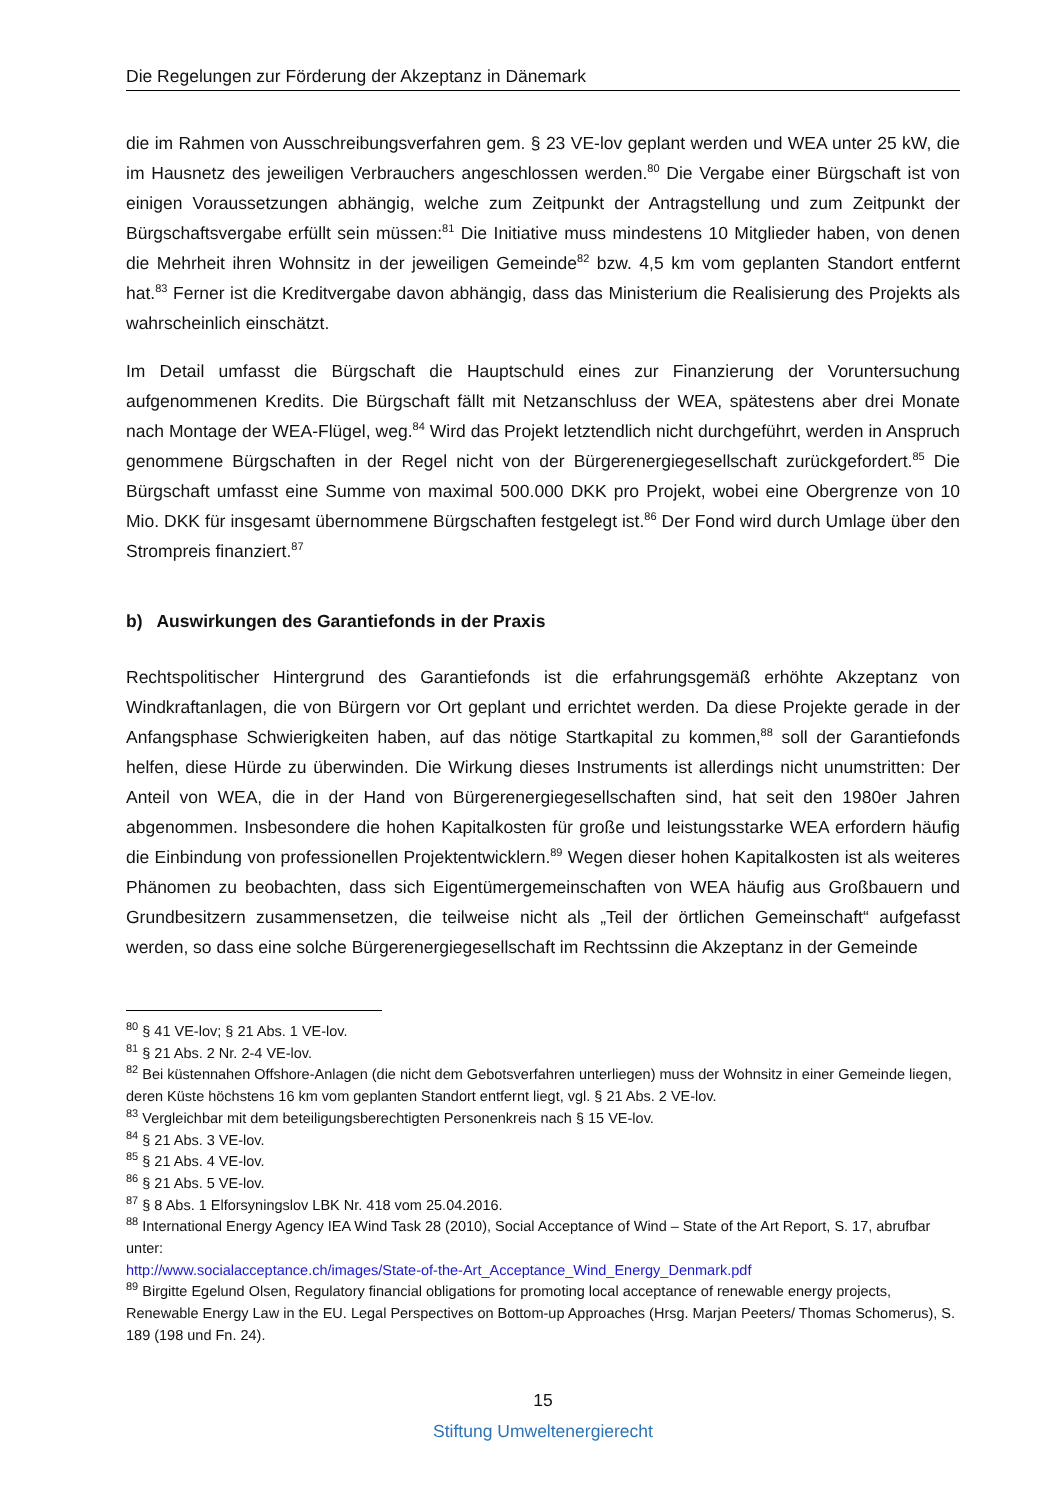Die Regelungen zur Förderung der Akzeptanz in Dänemark
die im Rahmen von Ausschreibungsverfahren gem. § 23 VE-lov geplant werden und WEA unter 25 kW, die im Hausnetz des jeweiligen Verbrauchers angeschlossen werden.<sup>80</sup> Die Vergabe einer Bürgschaft ist von einigen Voraussetzungen abhängig, welche zum Zeitpunkt der Antragstellung und zum Zeitpunkt der Bürgschaftsvergabe erfüllt sein müssen:<sup>81</sup> Die Initiative muss mindestens 10 Mitglieder haben, von denen die Mehrheit ihren Wohnsitz in der jeweiligen Gemeinde<sup>82</sup> bzw. 4,5 km vom geplanten Standort entfernt hat.<sup>83</sup> Ferner ist die Kreditvergabe davon abhängig, dass das Ministerium die Realisierung des Projekts als wahrscheinlich einschätzt.
Im Detail umfasst die Bürgschaft die Hauptschuld eines zur Finanzierung der Voruntersuchung aufgenommenen Kredits. Die Bürgschaft fällt mit Netzanschluss der WEA, spätestens aber drei Monate nach Montage der WEA-Flügel, weg.<sup>84</sup> Wird das Projekt letztendlich nicht durchgeführt, werden in Anspruch genommene Bürgschaften in der Regel nicht von der Bürgerenergiegesellschaft zurückgefordert.<sup>85</sup> Die Bürgschaft umfasst eine Summe von maximal 500.000 DKK pro Projekt, wobei eine Obergrenze von 10 Mio. DKK für insgesamt übernommene Bürgschaften festgelegt ist.<sup>86</sup> Der Fond wird durch Umlage über den Strompreis finanziert.<sup>87</sup>
b) Auswirkungen des Garantiefonds in der Praxis
Rechtspolitischer Hintergrund des Garantiefonds ist die erfahrungsgemäß erhöhte Akzeptanz von Windkraftanlagen, die von Bürgern vor Ort geplant und errichtet werden. Da diese Projekte gerade in der Anfangsphase Schwierigkeiten haben, auf das nötige Startkapital zu kommen,<sup>88</sup> soll der Garantiefonds helfen, diese Hürde zu überwinden. Die Wirkung dieses Instruments ist allerdings nicht unumstritten: Der Anteil von WEA, die in der Hand von Bürgerenergiegesellschaften sind, hat seit den 1980er Jahren abgenommen. Insbesondere die hohen Kapitalkosten für große und leistungsstarke WEA erfordern häufig die Einbindung von professionellen Projektentwicklern.<sup>89</sup> Wegen dieser hohen Kapitalkosten ist als weiteres Phänomen zu beobachten, dass sich Eigentümergemeinschaften von WEA häufig aus Großbauern und Grundbesitzern zusammensetzen, die teilweise nicht als „Teil der örtlichen Gemeinschaft“ aufgefasst werden, so dass eine solche Bürgerenergiegesellschaft im Rechtssinn die Akzeptanz in der Gemeinde
<sup>80</sup> § 41 VE-lov; § 21 Abs. 1 VE-lov.
<sup>81</sup> § 21 Abs. 2 Nr. 2-4 VE-lov.
<sup>82</sup> Bei küstennahen Offshore-Anlagen (die nicht dem Gebotsverfahren unterliegen) muss der Wohnsitz in einer Gemeinde liegen, deren Küste höchstens 16 km vom geplanten Standort entfernt liegt, vgl. § 21 Abs. 2 VE-lov.
<sup>83</sup> Vergleichbar mit dem beteiligungsberechtigten Personenkreis nach § 15 VE-lov.
<sup>84</sup> § 21 Abs. 3 VE-lov.
<sup>85</sup> § 21 Abs. 4 VE-lov.
<sup>86</sup> § 21 Abs. 5 VE-lov.
<sup>87</sup> § 8 Abs. 1 Elforsyningslov LBK Nr. 418 vom 25.04.2016.
<sup>88</sup> International Energy Agency IEA Wind Task 28 (2010), Social Acceptance of Wind – State of the Art Report, S. 17, abrufbar unter:
http://www.socialacceptance.ch/images/State-of-the-Art_Acceptance_Wind_Energy_Denmark.pdf
<sup>89</sup> Birgitte Egelund Olsen, Regulatory financial obligations for promoting local acceptance of renewable energy projects, Renewable Energy Law in the EU. Legal Perspectives on Bottom-up Approaches (Hrsg. Marjan Peeters/ Thomas Schomerus), S. 189 (198 und Fn. 24).
15
Stiftung Umweltenergierecht